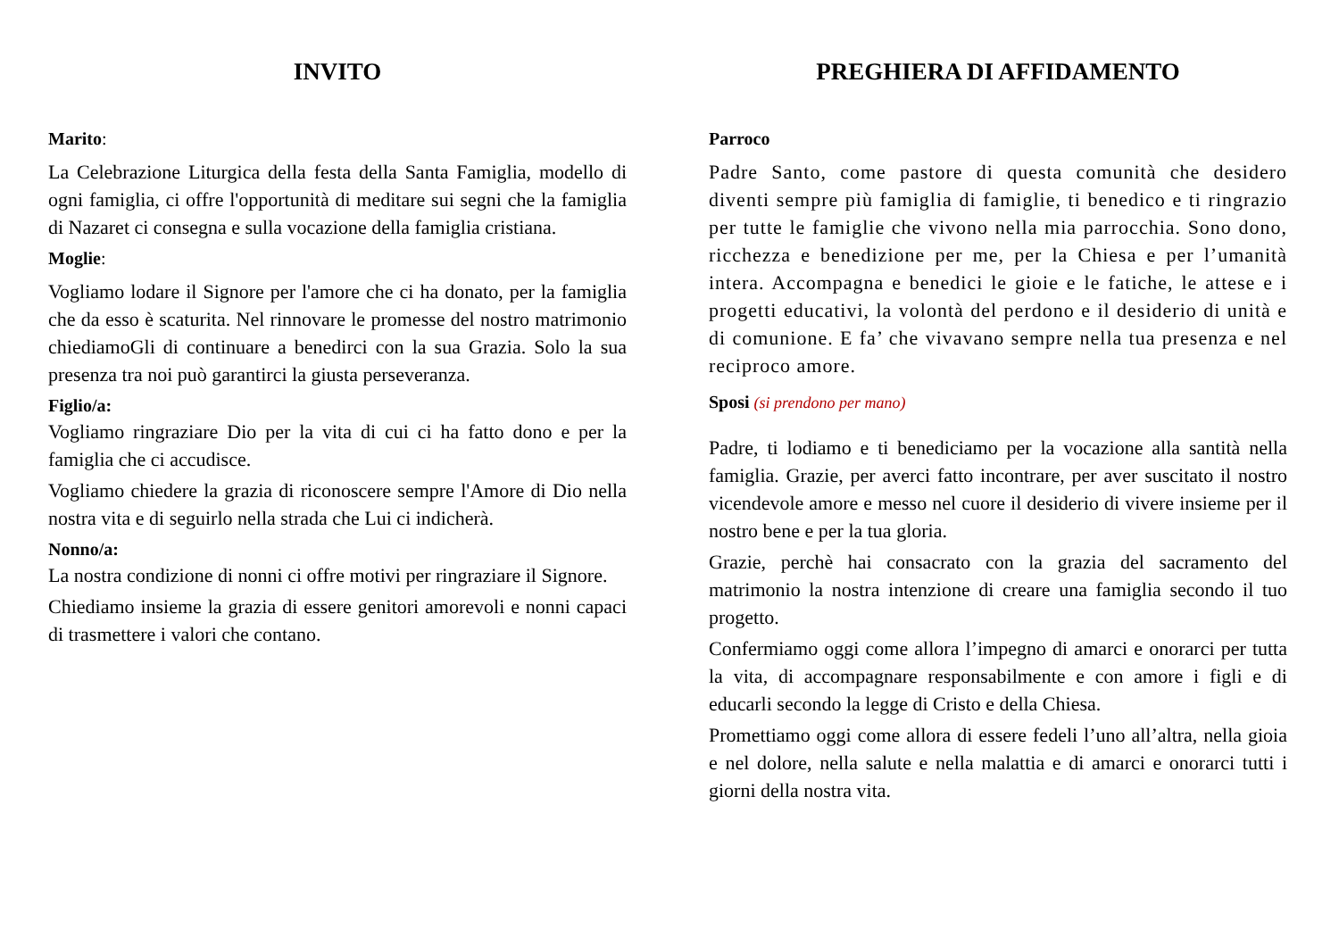INVITO
Marito:
La Celebrazione Liturgica della festa della Santa Famiglia, modello di ogni famiglia, ci offre l'opportunità di meditare sui segni che la famiglia di Nazaret ci consegna e sulla vocazione della famiglia cristiana.
Moglie:
Vogliamo lodare il Signore per l'amore che ci ha donato, per la famiglia che da esso è scaturita. Nel rinnovare le promesse del nostro matrimonio chiediamoGli di continuare a benedirci con la sua Grazia. Solo la sua presenza tra noi può garantirci la giusta perseveranza.
Figlio/a:
Vogliamo ringraziare Dio per la vita di cui ci ha fatto dono e per la famiglia che ci accudisce.
Vogliamo chiedere la grazia di riconoscere sempre l'Amore di Dio nella nostra vita e di seguirlo nella strada che Lui ci indicherà.
Nonno/a:
La nostra condizione di nonni ci offre motivi per ringraziare il Signore.
Chiediamo insieme la grazia di essere genitori amorevoli e nonni capaci di trasmettere i valori che contano.
PREGHIERA DI AFFIDAMENTO
Parroco
Padre Santo, come pastore di questa comunità che desidero diventi sempre più famiglia di famiglie, ti benedico e ti ringrazio per tutte le famiglie che vivono nella mia parrocchia. Sono dono, ricchezza e benedizione per me, per la Chiesa e per l’umanità intera. Accompagna e benedici le gioie e le fatiche, le attese e i progetti educativi, la volontà del perdono e il desiderio di unità e di comunione. E fa’ che vivavano sempre nella tua presenza e nel reciproco amore.
Sposi (si prendono per mano)
Padre, ti lodiamo e ti benediciamo per la vocazione alla santità nella famiglia. Grazie, per averci fatto incontrare, per aver suscitato il nostro vicendevole amore e messo nel cuore il desiderio di vivere insieme per il nostro bene e per la tua gloria.
Grazie, perchè hai consacrato con la grazia del sacramento del matrimonio la nostra intenzione di creare una famiglia secondo il tuo progetto.
Confermiamo oggi come allora l’impegno di amarci e onorarci per tutta la vita, di accompagnare responsabilmente e con amore i figli e di educarli secondo la legge di Cristo e della Chiesa.
Promettiamo oggi come allora di essere fedeli l’uno all’altra, nella gioia e nel dolore, nella salute e nella malattia e di amarci e onorarci tutti i giorni della nostra vita.